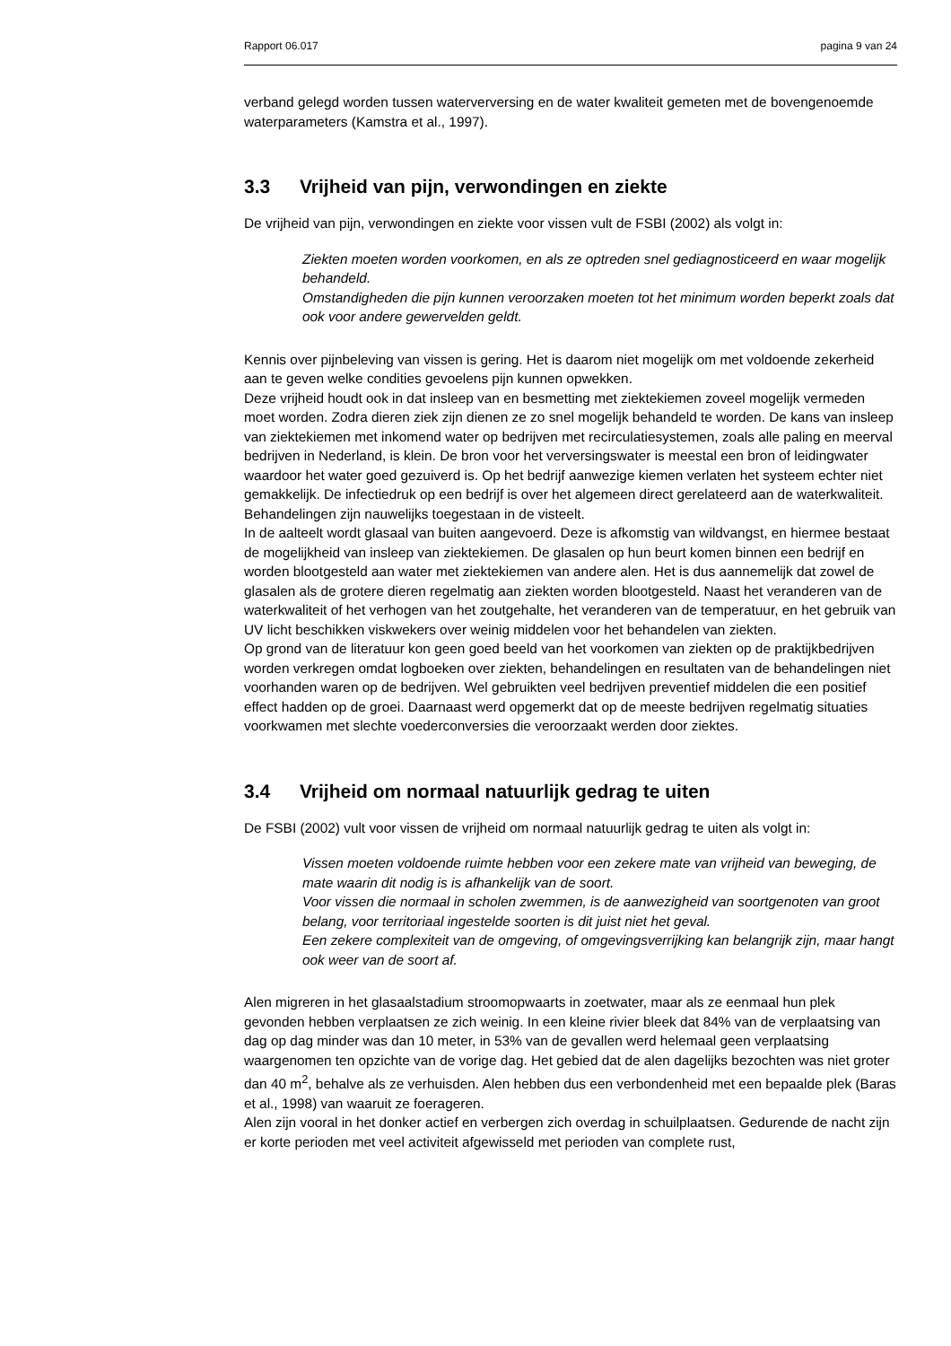Rapport 06.017 pagina 9 van 24
verband gelegd worden tussen waterverversing en de water kwaliteit gemeten met de bovengenoemde waterparameters (Kamstra et al., 1997).
3.3 Vrijheid van pijn, verwondingen en ziekte
De vrijheid van pijn, verwondingen en ziekte voor vissen vult de FSBI (2002) als volgt in:
Ziekten moeten worden voorkomen, en als ze optreden snel gediagnosticeerd en waar mogelijk behandeld.
Omstandigheden die pijn kunnen veroorzaken moeten tot het minimum worden beperkt zoals dat ook voor andere gewervelden geldt.
Kennis over pijnbeleving van vissen is gering. Het is daarom niet mogelijk om met voldoende zekerheid aan te geven welke condities gevoelens pijn kunnen opwekken.
Deze vrijheid houdt ook in dat insleep van en besmetting met ziektekiemen zoveel mogelijk vermeden moet worden. Zodra dieren ziek zijn dienen ze zo snel mogelijk behandeld te worden. De kans van insleep van ziektekiemen met inkomend water op bedrijven met recirculatiesystemen, zoals alle paling en meerval bedrijven in Nederland, is klein. De bron voor het verversingswater is meestal een bron of leidingwater waardoor het water goed gezuiverd is. Op het bedrijf aanwezige kiemen verlaten het systeem echter niet gemakkelijk. De infectiedruk op een bedrijf is over het algemeen direct gerelateerd aan de waterkwaliteit. Behandelingen zijn nauwelijks toegestaan in de visteelt.
In de aalteelt wordt glasaal van buiten aangevoerd. Deze is afkomstig van wildvangst, en hiermee bestaat de mogelijkheid van insleep van ziektekiemen. De glasalen op hun beurt komen binnen een bedrijf en worden blootgesteld aan water met ziektekiemen van andere alen. Het is dus aannemelijk dat zowel de glasalen als de grotere dieren regelmatig aan ziekten worden blootgesteld. Naast het veranderen van de waterkwaliteit of het verhogen van het zoutgehalte, het veranderen van de temperatuur, en het gebruik van UV licht beschikken viskwekers over weinig middelen voor het behandelen van ziekten.
Op grond van de literatuur kon geen goed beeld van het voorkomen van ziekten op de praktijkbedrijven worden verkregen omdat logboeken over ziekten, behandelingen en resultaten van de behandelingen niet voorhanden waren op de bedrijven. Wel gebruikten veel bedrijven preventief middelen die een positief effect hadden op de groei. Daarnaast werd opgemerkt dat op de meeste bedrijven regelmatig situaties voorkwamen met slechte voederconversies die veroorzaakt werden door ziektes.
3.4 Vrijheid om normaal natuurlijk gedrag te uiten
De FSBI (2002) vult voor vissen de vrijheid om normaal natuurlijk gedrag te uiten als volgt in:
Vissen moeten voldoende ruimte hebben voor een zekere mate van vrijheid van beweging, de mate waarin dit nodig is is afhankelijk van de soort.
Voor vissen die normaal in scholen zwemmen, is de aanwezigheid van soortgenoten van groot belang, voor territoriaal ingestelde soorten is dit juist niet het geval.
Een zekere complexiteit van de omgeving, of omgevingsverrijking kan belangrijk zijn, maar hangt ook weer van de soort af.
Alen migreren in het glasaalstadium stroomopwaarts in zoetwater, maar als ze eenmaal hun plek gevonden hebben verplaatsen ze zich weinig. In een kleine rivier bleek dat 84% van de verplaatsing van dag op dag minder was dan 10 meter, in 53% van de gevallen werd helemaal geen verplaatsing waargenomen ten opzichte van de vorige dag. Het gebied dat de alen dagelijks bezochten was niet groter dan 40 m<sup>2</sup>, behalve als ze verhuisden. Alen hebben dus een verbondenheid met een bepaalde plek (Baras et al., 1998) van waaruit ze foerageren.
Alen zijn vooral in het donker actief en verbergen zich overdag in schuilplaatsen. Gedurende de nacht zijn er korte perioden met veel activiteit afgewisseld met perioden van complete rust,